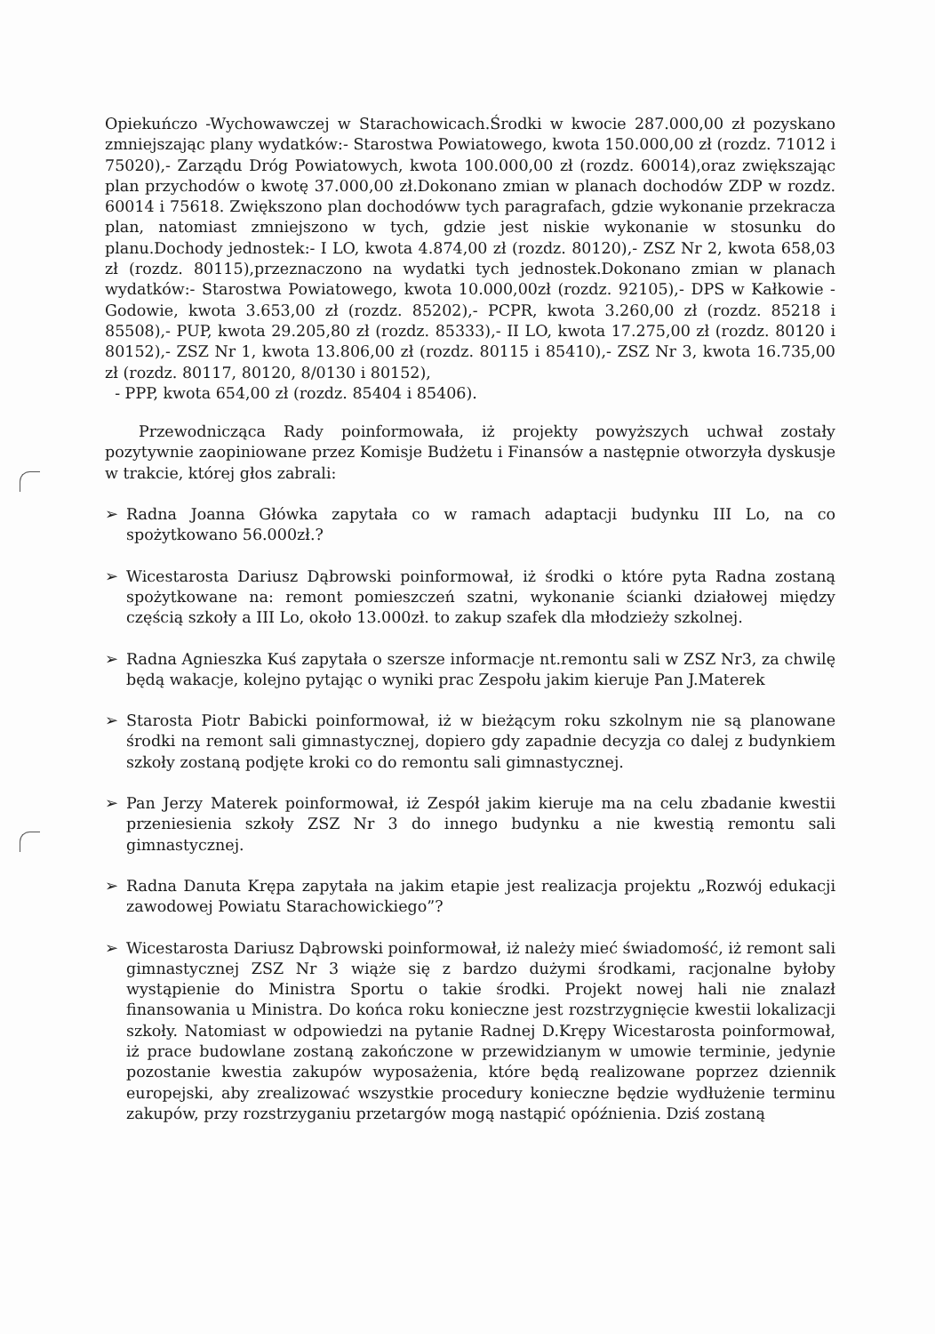Opiekuńczo -Wychowawczej w Starachowicach.Środki w kwocie 287.000,00 zł pozyskano zmniejszając plany wydatków:- Starostwa Powiatowego, kwota 150.000,00 zł (rozdz. 71012 i 75020),- Zarządu Dróg Powiatowych, kwota 100.000,00 zł (rozdz. 60014),oraz zwiększając plan przychodów o kwotę 37.000,00 zł.Dokonano zmian w planach dochodów ZDP w rozdz. 60014 i 75618. Zwiększono plan dochodóww tych paragrafach, gdzie wykonanie przekracza plan, natomiast zmniejszono w tych, gdzie jest niskie wykonanie w stosunku do planu.Dochody jednostek:- I LO, kwota 4.874,00 zł (rozdz. 80120),- ZSZ Nr 2, kwota 658,03 zł (rozdz. 80115),przeznaczono na wydatki tych jednostek.Dokonano zmian w planach wydatków:- Starostwa Powiatowego, kwota 10.000,00zł (rozdz. 92105),- DPS w Kałkowie - Godowie, kwota 3.653,00 zł (rozdz. 85202),- PCPR, kwota 3.260,00 zł (rozdz. 85218 i 85508),- PUP, kwota 29.205,80 zł (rozdz. 85333),- II LO, kwota 17.275,00 zł (rozdz. 80120 i 80152),- ZSZ Nr 1, kwota 13.806,00 zł (rozdz. 80115 i 85410),- ZSZ Nr 3, kwota 16.735,00 zł (rozdz. 80117, 80120, 8/0130 i 80152),
- PPP, kwota 654,00 zł (rozdz. 85404 i 85406).
Przewodnicząca Rady poinformowała, iż projekty powyższych uchwał zostały pozytywnie zaopiniowane przez Komisje Budżetu i Finansów a następnie otworzyła dyskusje w trakcie, której głos zabrali:
➢ Radna Joanna Główka zapytała co w ramach adaptacji budynku III Lo, na co spożytkowano 56.000zł.?
➢ Wicestarosta Dariusz Dąbrowski poinformował, iż środki o które pyta Radna zostaną spożytkowane na: remont pomieszczeń szatni, wykonanie ścianki działowej między częścią szkoły a III Lo, około 13.000zł. to zakup szafek dla młodzieży szkolnej.
➢ Radna Agnieszka Kuś zapytała o szersze informacje nt.remontu sali w ZSZ Nr3, za chwilę będą wakacje, kolejno pytając o wyniki prac Zespołu jakim kieruje Pan J.Materek
➢ Starosta Piotr Babicki poinformował, iż w bieżącym roku szkolnym nie są planowane środki na remont sali gimnastycznej, dopiero gdy zapadnie decyzja co dalej z budynkiem szkoły zostaną podjęte kroki co do remontu sali gimnastycznej.
➢ Pan Jerzy Materek poinformował, iż Zespół jakim kieruje ma na celu zbadanie kwestii przeniesienia szkoły ZSZ Nr 3 do innego budynku a nie kwestią remontu sali gimnastycznej.
➢ Radna Danuta Krępa zapytała na jakim etapie jest realizacja projektu „Rozwój edukacji zawodowej Powiatu Starachowickiego”?
➢ Wicestarosta Dariusz Dąbrowski poinformował, iż należy mieć świadomość, iż remont sali gimnastycznej ZSZ Nr 3 wiąże się z bardzo dużymi środkami, racjonalne byłoby wystąpienie do Ministra Sportu o takie środki. Projekt nowej hali nie znalazł finansowania u Ministra. Do końca roku konieczne jest rozstrzygnięcie kwestii lokalizacji szkoły. Natomiast w odpowiedzi na pytanie Radnej D.Krępy Wicestarosta poinformował, iż prace budowlane zostaną zakończone w przewidzianym w umowie terminie, jedynie pozostanie kwestia zakupów wyposażenia, które będą realizowane poprzez dziennik europejski, aby zrealizować wszystkie procedury konieczne będzie wydłużenie terminu zakupów, przy rozstrzyganiu przetargów mogą nastąpić opóźnienia. Dziś zostaną